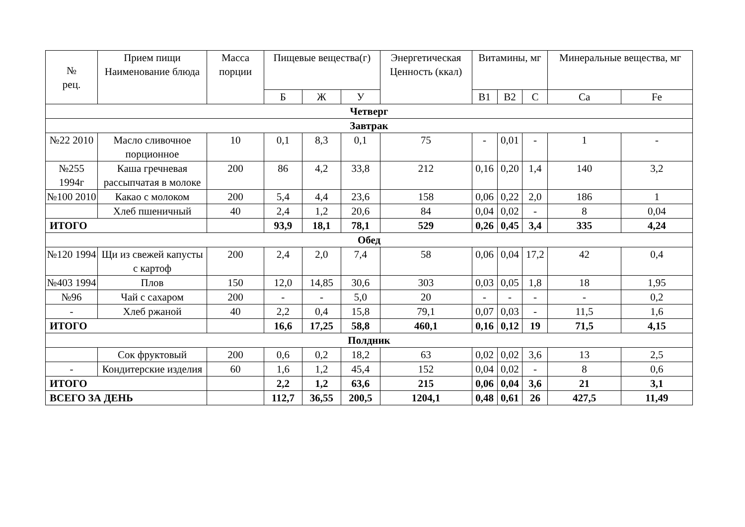| № рец. | Прием пищи Наименование блюда | Масса порции | Пищевые вещества(г) | | | Энергетическая Ценность (ккал) | Витамины, мг | | | Минеральные вещества, мг | |
| --- | --- | --- | --- | --- | --- | --- | --- | --- | --- | --- | --- |
| | | | Б | Ж | У | | В1 | В2 | С | Ca | Fe |
| Четверг | | | | | | | | | | | |
| Завтрак | | | | | | | | | | | |
| №22 2010 | Масло сливочное порционное | 10 | 0,1 | 8,3 | 0,1 | 75 | - | 0,01 | - | 1 | - |
| №255 1994г | Каша гречневая рассыпчатая в молоке | 200 | 86 | 4,2 | 33,8 | 212 | 0,16 | 0,20 | 1,4 | 140 | 3,2 |
| №100 2010 | Какао с молоком | 200 | 5,4 | 4,4 | 23,6 | 158 | 0,06 | 0,22 | 2,0 | 186 | 1 |
| | Хлеб пшеничный | 40 | 2,4 | 1,2 | 20,6 | 84 | 0,04 | 0,02 | - | 8 | 0,04 |
| ИТОГО | | | 93,9 | 18,1 | 78,1 | 529 | 0,26 | 0,45 | 3,4 | 335 | 4,24 |
| Обед | | | | | | | | | | | |
| №120 1994 | Щи из свежей капусты с картоф | 200 | 2,4 | 2,0 | 7,4 | 58 | 0,06 | 0,04 | 17,2 | 42 | 0,4 |
| №403 1994 | Плов | 150 | 12,0 | 14,85 | 30,6 | 303 | 0,03 | 0,05 | 1,8 | 18 | 1,95 |
| №96 | Чай с сахаром | 200 | - | - | 5,0 | 20 | - | - | - | - | 0,2 |
| - | Хлеб ржаной | 40 | 2,2 | 0,4 | 15,8 | 79,1 | 0,07 | 0,03 | - | 11,5 | 1,6 |
| ИТОГО | | | 16,6 | 17,25 | 58,8 | 460,1 | 0,16 | 0,12 | 19 | 71,5 | 4,15 |
| Полдник | | | | | | | | | | | |
| | Сок фруктовый | 200 | 0,6 | 0,2 | 18,2 | 63 | 0,02 | 0,02 | 3,6 | 13 | 2,5 |
| - | Кондитерские изделия | 60 | 1,6 | 1,2 | 45,4 | 152 | 0,04 | 0,02 | - | 8 | 0,6 |
| ИТОГО | | | 2,2 | 1,2 | 63,6 | 215 | 0,06 | 0,04 | 3,6 | 21 | 3,1 |
| ВСЕГО ЗА ДЕНЬ | | | 112,7 | 36,55 | 200,5 | 1204,1 | 0,48 | 0,61 | 26 | 427,5 | 11,49 |